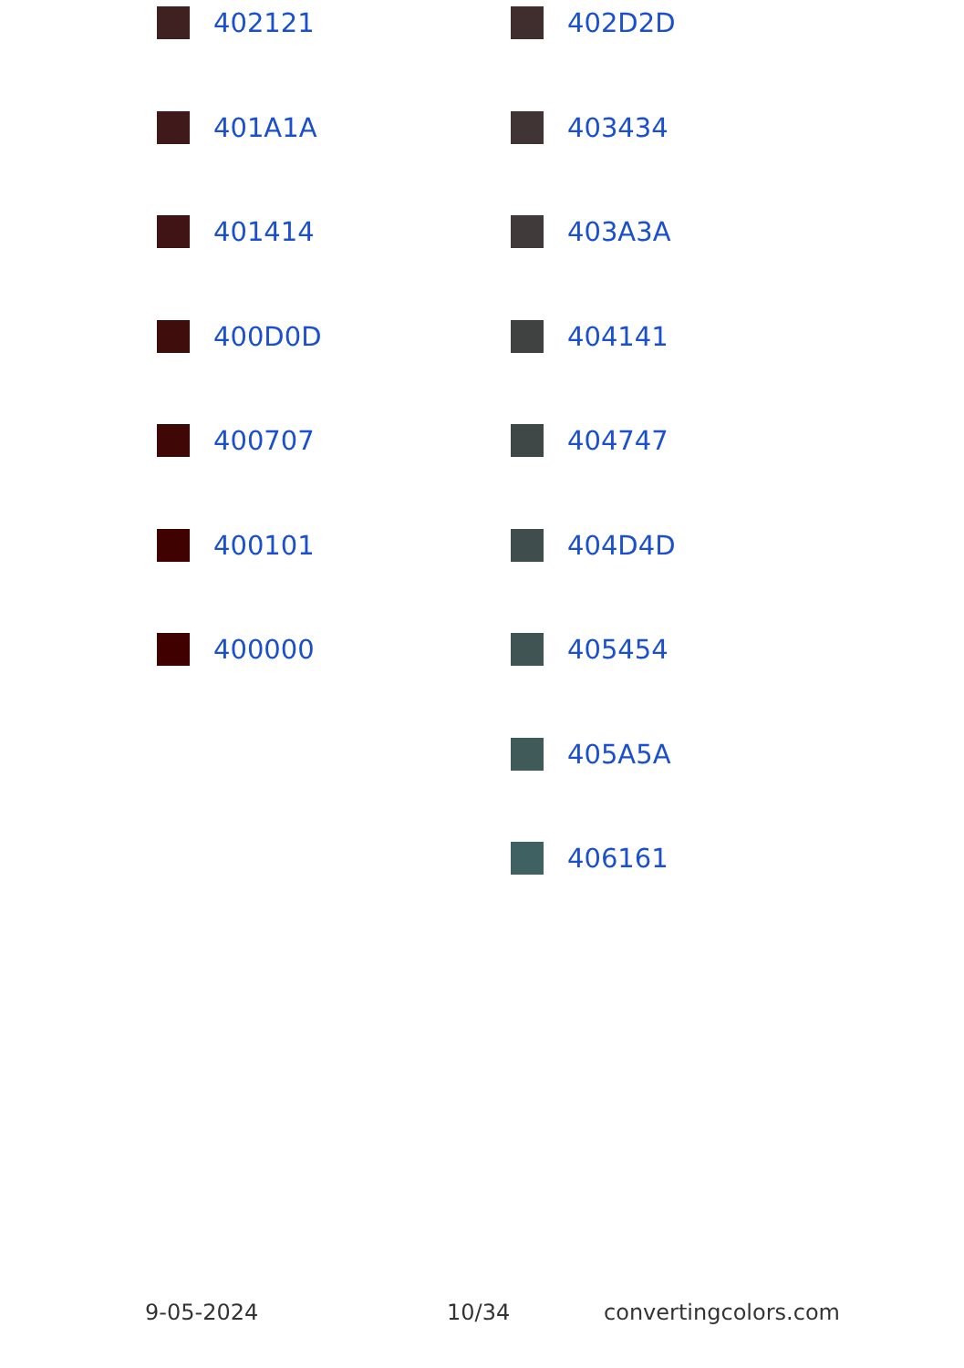402121
401A1A
401414
400D0D
400707
400101
400000
402D2D
403434
403A3A
404141
404747
404D4D
405454
405A5A
406161
9-05-2024 10/34 convertingcolors.com